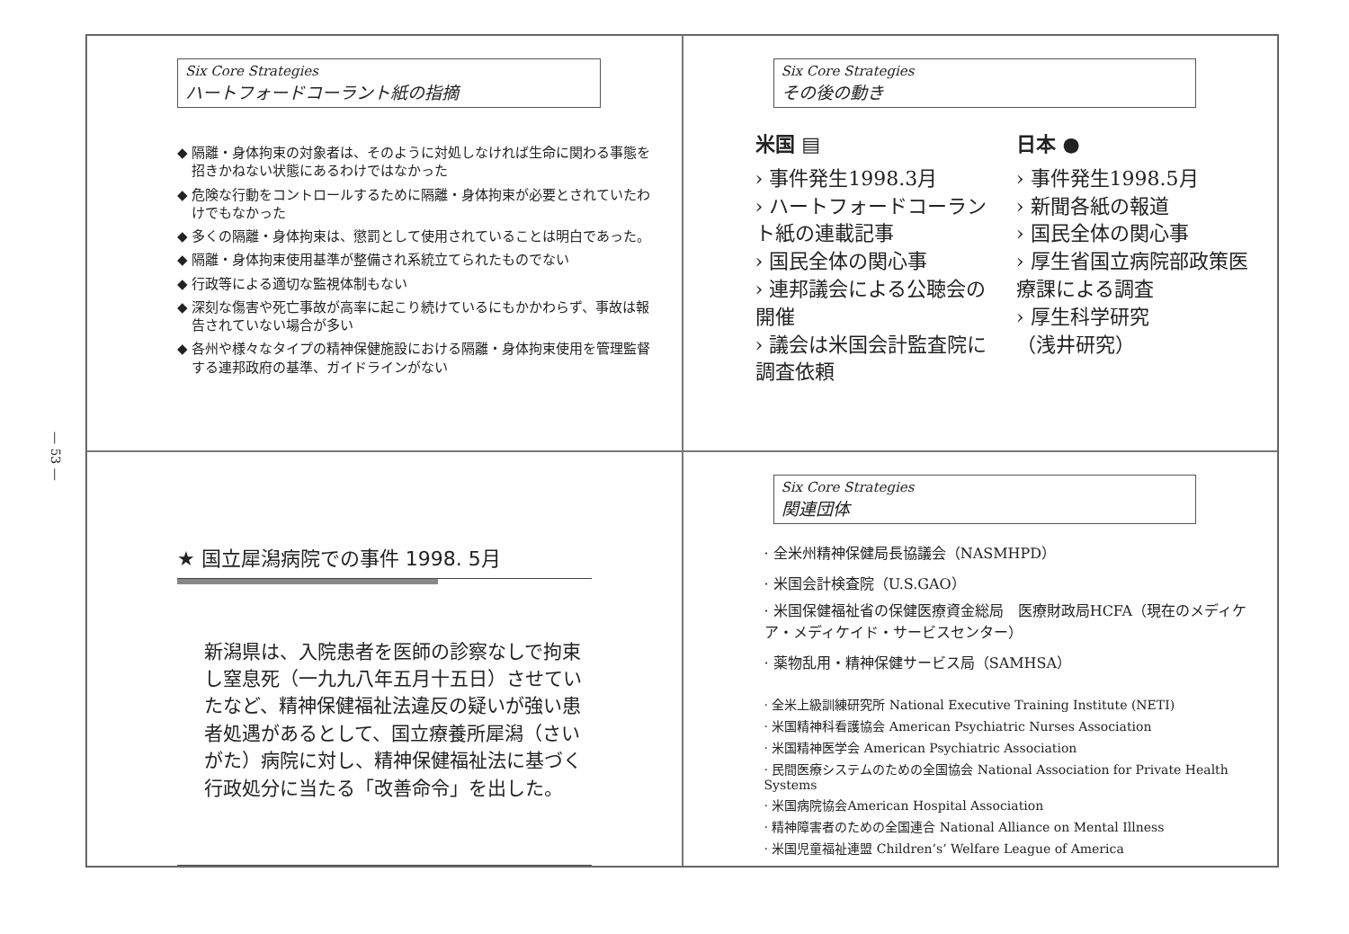— 53 —
Six Core Strategies
ハートフォードコーラント紙の指摘
◆ 隔離・身体拘束の対象者は、そのように対処しなければ生命に関わる事態を招きかねない状態にあるわけではなかった
◆ 危険な行動をコントロールするために隔離・身体拘束が必要とされていたわけでもなかった
◆ 多くの隔離・身体拘束は、懲罰として使用されていることは明白であった。
◆ 隔離・身体拘束使用基準が整備され系統立てられたものでない
◆ 行政等による適切な監視体制もない
◆ 深刻な傷害や死亡事故が高率に起こり続けているにもかかわらず、事故は報告されていない場合が多い
◆ 各州や様々なタイプの精神保健施設における隔離・身体拘束使用を管理監督する連邦政府の基準、ガイドラインがない
Six Core Strategies
その後の動き
米国 ▤
› 事件発生1998.3月
› ハートフォードコーラント紙の連載記事
› 国民全体の関心事
› 連邦議会による公聴会の開催
› 議会は米国会計監査院に調査依頼
日本 ●
› 事件発生1998.5月
› 新聞各紙の報道
› 国民全体の関心事
› 厚生省国立病院部政策医療課による調査
› 厚生科学研究
（浅井研究）
★ 国立犀潟病院での事件 1998. 5月
新潟県は、入院患者を医師の診察なしで拘束し窒息死（一九九八年五月十五日）させていたなど、精神保健福祉法違反の疑いが強い患者処遇があるとして、国立療養所犀潟（さいがた）病院に対し、精神保健福祉法に基づく行政処分に当たる「改善命令」を出した。
Six Core Strategies
関連団体
· 全米州精神保健局長協議会（NASMHPD）
· 米国会計検査院（U.S.GAO）
· 米国保健福祉省の保健医療資金総局　医療財政局HCFA（現在のメディケア・メディケイド・サービスセンター）
· 薬物乱用・精神保健サービス局（SAMHSA）
· 全米上級訓練研究所 National Executive Training Institute (NETI)
· 米国精神科看護協会 American Psychiatric Nurses Association
· 米国精神医学会 American Psychiatric Association
· 民間医療システムのための全国協会 National Association for Private Health Systems
· 米国病院協会American Hospital Association
· 精神障害者のための全国連合 National Alliance on Mental Illness
· 米国児童福祉連盟 Children’s’ Welfare League of America